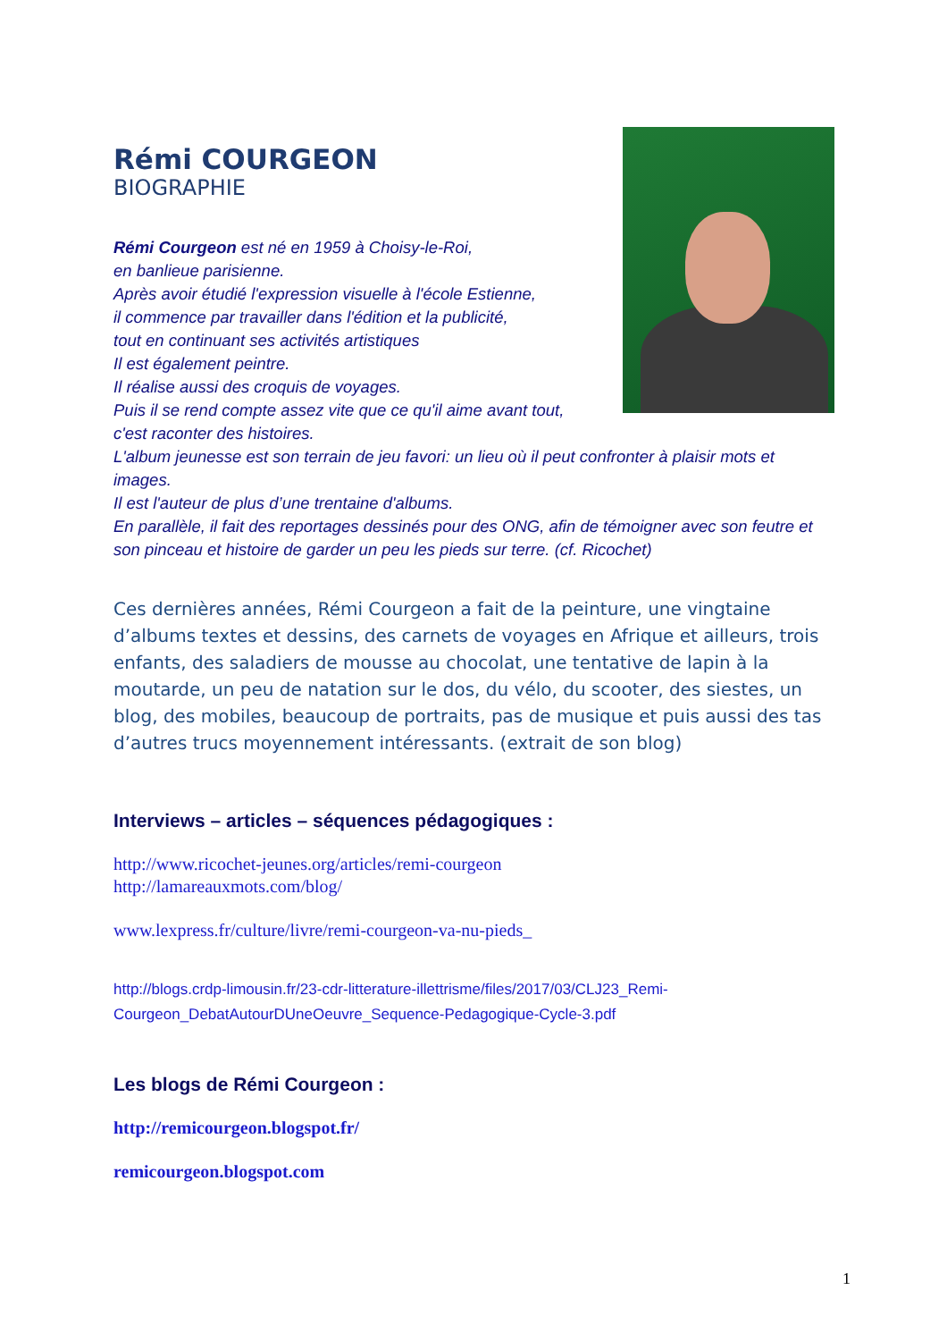Rémi COURGEON
BIOGRAPHIE
Rémi Courgeon est né en 1959 à Choisy-le-Roi,
en banlieue parisienne.
Après avoir étudié l'expression visuelle à l'école Estienne,
il commence par travailler dans l'édition et la publicité,
tout en continuant ses activités artistiques
Il est également peintre.
Il réalise aussi des croquis de voyages.
Puis il se rend compte assez vite que ce qu'il aime avant tout,
c'est raconter des histoires.
L'album jeunesse est son terrain de jeu favori: un lieu où il peut confronter à plaisir mots et images.
Il est l'auteur de plus d’une trentaine d'albums.
En parallèle, il fait des reportages dessinés pour des ONG, afin de témoigner avec son feutre et son pinceau et histoire de garder un peu les pieds sur terre. (cf. Ricochet)
Ces dernières années, Rémi Courgeon a fait de la peinture, une vingtaine d’albums textes et dessins, des carnets de voyages en Afrique et ailleurs, trois enfants, des saladiers de mousse au chocolat, une tentative de lapin à la moutarde, un peu de natation sur le dos, du vélo, du scooter, des siestes, un blog, des mobiles, beaucoup de portraits, pas de musique et puis aussi des tas d’autres trucs moyennement intéressants. (extrait de son blog)
Interviews – articles – séquences pédagogiques :
http://www.ricochet-jeunes.org/articles/remi-courgeon
http://lamareauxmots.com/blog/
www.lexpress.fr/culture/livre/remi-courgeon-va-nu-pieds_
http://blogs.crdp-limousin.fr/23-cdr-litterature-illettrisme/files/2017/03/CLJ23_Remi-Courgeon_DebatAutourDUneOeuvre_Sequence-Pedagogique-Cycle-3.pdf
Les blogs de Rémi Courgeon :
http://remicourgeon.blogspot.fr/
remicourgeon.blogspot.com
1